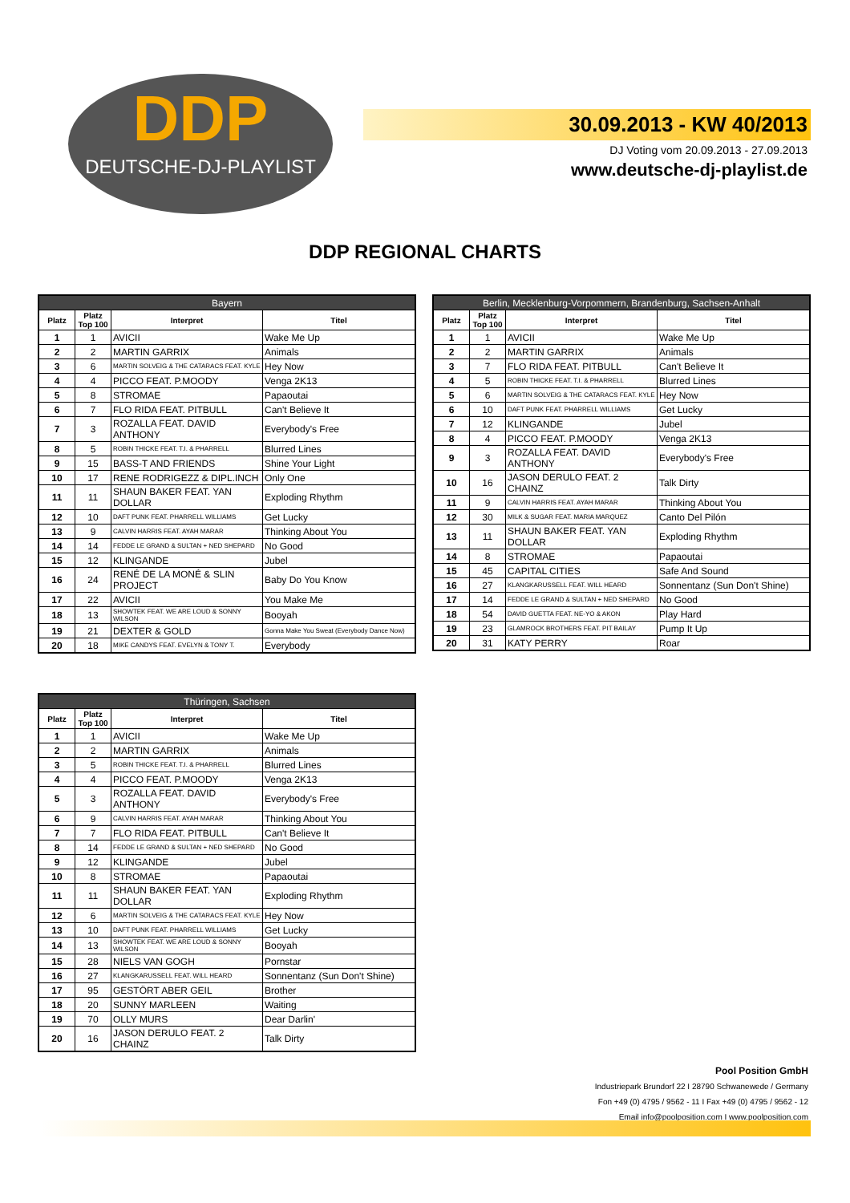DDP
DEUTSCHE-DJ-PLAYLIST
30.09.2013 - KW 40/2013
DJ Voting vom 20.09.2013 - 27.09.2013
www.deutsche-dj-playlist.de
DDP REGIONAL CHARTS
| Bayern | | | |
| --- | --- | --- | --- |
| Platz | Platz Top 100 | Interpret | Titel |
| 1 | 1 | AVICII | Wake Me Up |
| 2 | 2 | MARTIN GARRIX | Animals |
| 3 | 6 | MARTIN SOLVEIG & THE CATARACS FEAT. KYLE | Hey Now |
| 4 | 4 | PICCO FEAT. P.MOODY | Venga 2K13 |
| 5 | 8 | STROMAE | Papaoutai |
| 6 | 7 | FLO RIDA FEAT. PITBULL | Can't Believe It |
| 7 | 3 | ROZALLA FEAT. DAVID ANTHONY | Everybody's Free |
| 8 | 5 | ROBIN THICKE FEAT. T.I. & PHARRELL | Blurred Lines |
| 9 | 15 | BASS-T AND FRIENDS | Shine Your Light |
| 10 | 17 | RENE RODRIGEZZ & DIPL.INCH | Only One |
| 11 | 11 | SHAUN BAKER FEAT. YAN DOLLAR | Exploding Rhythm |
| 12 | 10 | DAFT PUNK FEAT. PHARRELL WILLIAMS | Get Lucky |
| 13 | 9 | CALVIN HARRIS FEAT. AYAH MARAR | Thinking About You |
| 14 | 14 | FEDDE LE GRAND & SULTAN + NED SHEPARD | No Good |
| 15 | 12 | KLINGANDE | Jubel |
| 16 | 24 | RENÉ DE LA MONÉ & SLIN PROJECT | Baby Do You Know |
| 17 | 22 | AVICII | You Make Me |
| 18 | 13 | SHOWTEK FEAT. WE ARE LOUD & SONNY WILSON | Booyah |
| 19 | 21 | DEXTER & GOLD | Gonna Make You Sweat (Everybody Dance Now) |
| 20 | 18 | MIKE CANDYS FEAT. EVELYN & TONY T. | Everybody |
| Berlin, Mecklenburg-Vorpommern, Brandenburg, Sachsen-Anhalt | | | |
| --- | --- | --- | --- |
| Platz | Platz Top 100 | Interpret | Titel |
| 1 | 1 | AVICII | Wake Me Up |
| 2 | 2 | MARTIN GARRIX | Animals |
| 3 | 7 | FLO RIDA FEAT. PITBULL | Can't Believe It |
| 4 | 5 | ROBIN THICKE FEAT. T.I. & PHARRELL | Blurred Lines |
| 5 | 6 | MARTIN SOLVEIG & THE CATARACS FEAT. KYLE | Hey Now |
| 6 | 10 | DAFT PUNK FEAT. PHARRELL WILLIAMS | Get Lucky |
| 7 | 12 | KLINGANDE | Jubel |
| 8 | 4 | PICCO FEAT. P.MOODY | Venga 2K13 |
| 9 | 3 | ROZALLA FEAT. DAVID ANTHONY | Everybody's Free |
| 10 | 16 | JASON DERULO FEAT. 2 CHAINZ | Talk Dirty |
| 11 | 9 | CALVIN HARRIS FEAT. AYAH MARAR | Thinking About You |
| 12 | 30 | MILK & SUGAR FEAT. MARIA MARQUEZ | Canto Del Pilón |
| 13 | 11 | SHAUN BAKER FEAT. YAN DOLLAR | Exploding Rhythm |
| 14 | 8 | STROMAE | Papaoutai |
| 15 | 45 | CAPITAL CITIES | Safe And Sound |
| 16 | 27 | KLANGKARUSSELL FEAT. WILL HEARD | Sonnentanz (Sun Don't Shine) |
| 17 | 14 | FEDDE LE GRAND & SULTAN + NED SHEPARD | No Good |
| 18 | 54 | DAVID GUETTA FEAT. NE-YO & AKON | Play Hard |
| 19 | 23 | GLAMROCK BROTHERS FEAT. PIT BAILAY | Pump It Up |
| 20 | 31 | KATY PERRY | Roar |
| Thüringen, Sachsen | | | |
| --- | --- | --- | --- |
| Platz | Platz Top 100 | Interpret | Titel |
| 1 | 1 | AVICII | Wake Me Up |
| 2 | 2 | MARTIN GARRIX | Animals |
| 3 | 5 | ROBIN THICKE FEAT. T.I. & PHARRELL | Blurred Lines |
| 4 | 4 | PICCO FEAT. P.MOODY | Venga 2K13 |
| 5 | 3 | ROZALLA FEAT. DAVID ANTHONY | Everybody's Free |
| 6 | 9 | CALVIN HARRIS FEAT. AYAH MARAR | Thinking About You |
| 7 | 7 | FLO RIDA FEAT. PITBULL | Can't Believe It |
| 8 | 14 | FEDDE LE GRAND & SULTAN + NED SHEPARD | No Good |
| 9 | 12 | KLINGANDE | Jubel |
| 10 | 8 | STROMAE | Papaoutai |
| 11 | 11 | SHAUN BAKER FEAT. YAN DOLLAR | Exploding Rhythm |
| 12 | 6 | MARTIN SOLVEIG & THE CATARACS FEAT. KYLE | Hey Now |
| 13 | 10 | DAFT PUNK FEAT. PHARRELL WILLIAMS | Get Lucky |
| 14 | 13 | SHOWTEK FEAT. WE ARE LOUD & SONNY WILSON | Booyah |
| 15 | 28 | NIELS VAN GOGH | Pornstar |
| 16 | 27 | KLANGKARUSSELL FEAT. WILL HEARD | Sonnentanz (Sun Don't Shine) |
| 17 | 95 | GESTÖRT ABER GEIL | Brother |
| 18 | 20 | SUNNY MARLEEN | Waiting |
| 19 | 70 | OLLY MURS | Dear Darlin' |
| 20 | 16 | JASON DERULO FEAT. 2 CHAINZ | Talk Dirty |
Pool Position GmbH
Industriepark Brundorf 22 I 28790 Schwanewede / Germany
Fon +49 (0) 4795 / 9562 - 11 I Fax +49 (0) 4795 / 9562 - 12
Email info@poolposition.com I www.poolposition.com